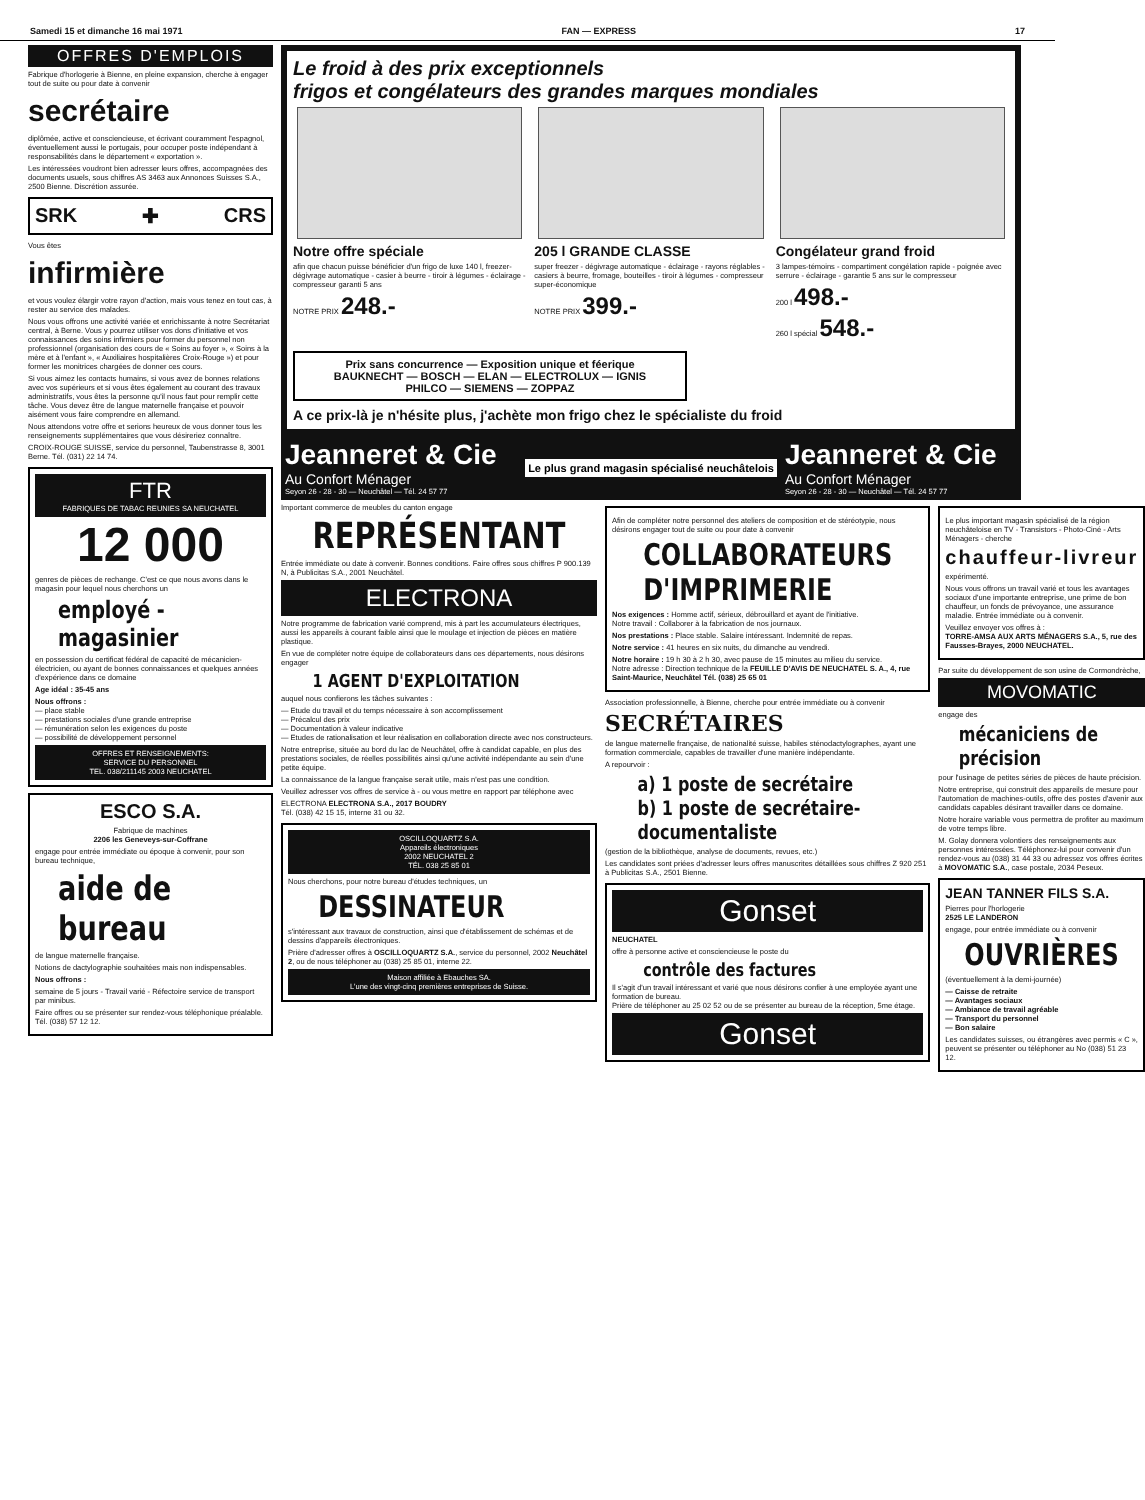Samedi 15 et dimanche 16 mai 1971 FAN — EXPRESS 17
OFFRES D'EMPLOIS
Fabrique d'horlogerie à Bienne, en pleine expansion, cherche à engager tout de suite ou pour date à convenir
secrétaire
diplômée, active et consciencieuse, et écrivant couramment l'espagnol, éventuellement aussi le portugais, pour occuper poste indépendant à responsabilités dans le département « exportation ».
Les intéressées voudront bien adresser leurs offres, accompagnées des documents usuels, sous chiffres AS 3463 aux Annonces Suisses S.A., 2500 Bienne. Discrétion assurée.
SRK ✚ CRS
Vous êtes
infirmière
et vous voulez élargir votre rayon d'action, mais vous tenez en tout cas, à rester au service des malades.
Nous vous offrons une activité variée et enrichissante à notre Secrétariat central, à Berne. Vous y pourrez utiliser vos dons d'initiative et vos connaissances des soins infirmiers pour former du personnel non professionnel (organisation des cours de « Soins au foyer », « Soins à la mère et à l'enfant », « Auxiliaires hospitalières Croix-Rouge ») et pour former les monitrices chargées de donner ces cours.
Si vous aimez les contacts humains, si vous avez de bonnes relations avec vos supérieurs et si vous êtes également au courant des travaux administratifs, vous êtes la personne qu'il nous faut pour remplir cette tâche. Vous devez être de langue maternelle française et pouvoir aisément vous faire comprendre en allemand.
Nous attendons votre offre et serions heureux de vous donner tous les renseignements supplémentaires que vous désireriez connaître.
CROIX-ROUGE SUISSE, service du personnel, Taubenstrasse 8, 3001 Berne. Tél. (031) 22 14 74.
FTR
FABRIQUES DE TABAC REUNIES SA NEUCHATEL
12 000
genres de pièces de rechange. C'est ce que nous avons dans le magasin pour lequel nous cherchons un
employé - magasinier
en possession du certificat fédéral de capacité de mécanicien-électricien, ou ayant de bonnes connaissances et quelques années d'expérience dans ce domaine
Age idéal : 35-45 ans
Nous offrons :
— place stable
— prestations sociales d'une grande entreprise
— rémunération selon les exigences du poste
— possibilité de développement personnel
OFFRES ET RENSEIGNEMENTS:
SERVICE DU PERSONNEL
TEL. 038/211145 2003 NEUCHATEL
ESCO S.A.
Fabrique de machines
2206 les Geneveys-sur-Coffrane
engage pour entrée immédiate ou époque à convenir, pour son bureau technique,
aide de bureau
de langue maternelle française.
Notions de dactylographie souhaitées mais non indispensables.
Nous offrons :
semaine de 5 jours - Travail varié - Réfectoire service de transport par minibus.
Faire offres ou se présenter sur rendez-vous téléphonique préalable. Tél. (038) 57 12 12.
Le froid à des prix exceptionnels
frigos et congélateurs des grandes marques mondiales
Notre offre spéciale
afin que chacun puisse bénéficier d'un frigo de luxe 140 l, freezer-dégivrage automatique - casier à beurre - tiroir à légumes - éclairage - compresseur garanti 5 ans
NOTRE PRIX 248.-
205 l GRANDE CLASSE
super freezer - dégivrage automatique - éclairage - rayons réglables - casiers à beurre, fromage, bouteilles - tiroir à légumes - compresseur super-économique
NOTRE PRIX 399.-
Congélateur grand froid
3 lampes-témoins - compartiment congélation rapide - poignée avec serrure - éclairage - garantie 5 ans sur le compresseur
200 l 498.-
260 l spécial 548.-
Prix sans concurrence — Exposition unique et féerique
BAUKNECHT — BOSCH — ELAN — ELECTROLUX — IGNIS
PHILCO — SIEMENS — ZOPPAZ
A ce prix-là je n'hésite plus, j'achète mon frigo chez le spécialiste du froid
Jeanneret & Cie
Au Confort Ménager
Seyon 26 - 28 - 30 — Neuchâtel — Tél. 24 57 77
Le plus grand magasin spécialisé neuchâtelois
Jeanneret & Cie
Au Confort Ménager
Seyon 26 - 28 - 30 — Neuchâtel — Tél. 24 57 77
Important commerce de meubles du canton engage
REPRÉSENTANT
Entrée immédiate ou date à convenir. Bonnes conditions. Faire offres sous chiffres P 900.139 N, à Publicitas S.A., 2001 Neuchâtel.
ELECTRONA
Notre programme de fabrication varié comprend, mis à part les accumulateurs électriques, aussi les appareils à courant faible ainsi que le moulage et injection de pièces en matière plastique.
En vue de compléter notre équipe de collaborateurs dans ces départements, nous désirons engager
1 AGENT D'EXPLOITATION
auquel nous confierons les tâches suivantes :
— Etude du travail et du temps nécessaire à son accomplissement
— Précalcul des prix
— Documentation à valeur indicative
— Etudes de rationalisation et leur réalisation en collaboration directe avec nos constructeurs.
Notre entreprise, située au bord du lac de Neuchâtel, offre à candidat capable, en plus des prestations sociales, de réelles possibilités ainsi qu'une activité indépendante au sein d'une petite équipe.
La connaissance de la langue française serait utile, mais n'est pas une condition.
Veuillez adresser vos offres de service à - ou vous mettre en rapport par téléphone avec
ELECTRONA ELECTRONA S.A., 2017 BOUDRY
Tél. (038) 42 15 15, interne 31 ou 32.
OSCILLOQUARTZ S.A.
Appareils électroniques
2002 NEUCHATEL 2
TÉL. 038 25 85 01
Nous cherchons, pour notre bureau d'études techniques, un
DESSINATEUR
s'intéressant aux travaux de construction, ainsi que d'établissement de schémas et de dessins d'appareils électroniques.
Prière d'adresser offres à OSCILLOQUARTZ S.A., service du personnel, 2002 Neuchâtel 2, ou de nous téléphoner au (038) 25 85 01, interne 22.
Maison affiliée à Ebauches SA.
L'une des vingt-cinq premières entreprises de Suisse.
Afin de compléter notre personnel des ateliers de composition et de stéréotypie, nous désirons engager tout de suite ou pour date à convenir
COLLABORATEURS D'IMPRIMERIE
Nos exigences : Homme actif, sérieux, débrouillard et ayant de l'initiative.
Notre travail : Collaborer à la fabrication de nos journaux.
Nos prestations : Place stable. Salaire intéressant. Indemnité de repas.
Notre service : 41 heures en six nuits, du dimanche au vendredi.
Notre horaire : 19 h 30 à 2 h 30, avec pause de 15 minutes au milieu du service.
Notre adresse : Direction technique de la FEUILLE D'AVIS DE NEUCHATEL S. A., 4, rue Saint-Maurice, Neuchâtel Tél. (038) 25 65 01
Association professionnelle, à Bienne, cherche pour entrée immédiate ou à convenir
SECRÉTAIRES
de langue maternelle française, de nationalité suisse, habiles sténodactylographes, ayant une formation commerciale, capables de travailler d'une manière indépendante.
A repourvoir :
a) 1 poste de secrétaire
b) 1 poste de secrétaire-documentaliste
(gestion de la bibliothèque, analyse de documents, revues, etc.)
Les candidates sont priées d'adresser leurs offres manuscrites détaillées sous chiffres Z 920 251 à Publicitas S.A., 2501 Bienne.
Gonset
NEUCHATEL
offre à personne active et consciencieuse le poste du
contrôle des factures
Il s'agit d'un travail intéressant et varié que nous désirons confier à une employée ayant une formation de bureau.
Prière de téléphoner au 25 02 52 ou de se présenter au bureau de la réception, 5me étage.
Gonset
Le plus important magasin spécialisé de la région neuchâteloise en TV - Transistors - Photo-Ciné - Arts Ménagers - cherche
chauffeur-livreur
expérimenté.
Nous vous offrons un travail varié et tous les avantages sociaux d'une importante entreprise, une prime de bon chauffeur, un fonds de prévoyance, une assurance maladie. Entrée immédiate ou à convenir.
Veuillez envoyer vos offres à :
TORRE-AMSA AUX ARTS MÉNAGERS S.A., 5, rue des Fausses-Brayes, 2000 NEUCHATEL.
Par suite du développement de son usine de Cormondrèche,
MOVOMATIC
engage des
mécaniciens de précision
pour l'usinage de petites séries de pièces de haute précision.
Notre entreprise, qui construit des appareils de mesure pour l'automation de machines-outils, offre des postes d'avenir aux candidats capables désirant travailler dans ce domaine.
Notre horaire variable vous permettra de profiter au maximum de votre temps libre.
M. Golay donnera volontiers des renseignements aux personnes intéressées. Téléphonez-lui pour convenir d'un rendez-vous au (038) 31 44 33 ou adressez vos offres écrites à MOVOMATIC S.A., case postale, 2034 Peseux.
JEAN TANNER FILS S.A.
Pierres pour l'horlogerie
2525 LE LANDERON
engage, pour entrée immédiate ou à convenir
OUVRIÈRES
(éventuellement à la demi-journée)
— Caisse de retraite
— Avantages sociaux
— Ambiance de travail agréable
— Transport du personnel
— Bon salaire
Les candidates suisses, ou étrangères avec permis « C », peuvent se présenter ou téléphoner au No (038) 51 23 12.